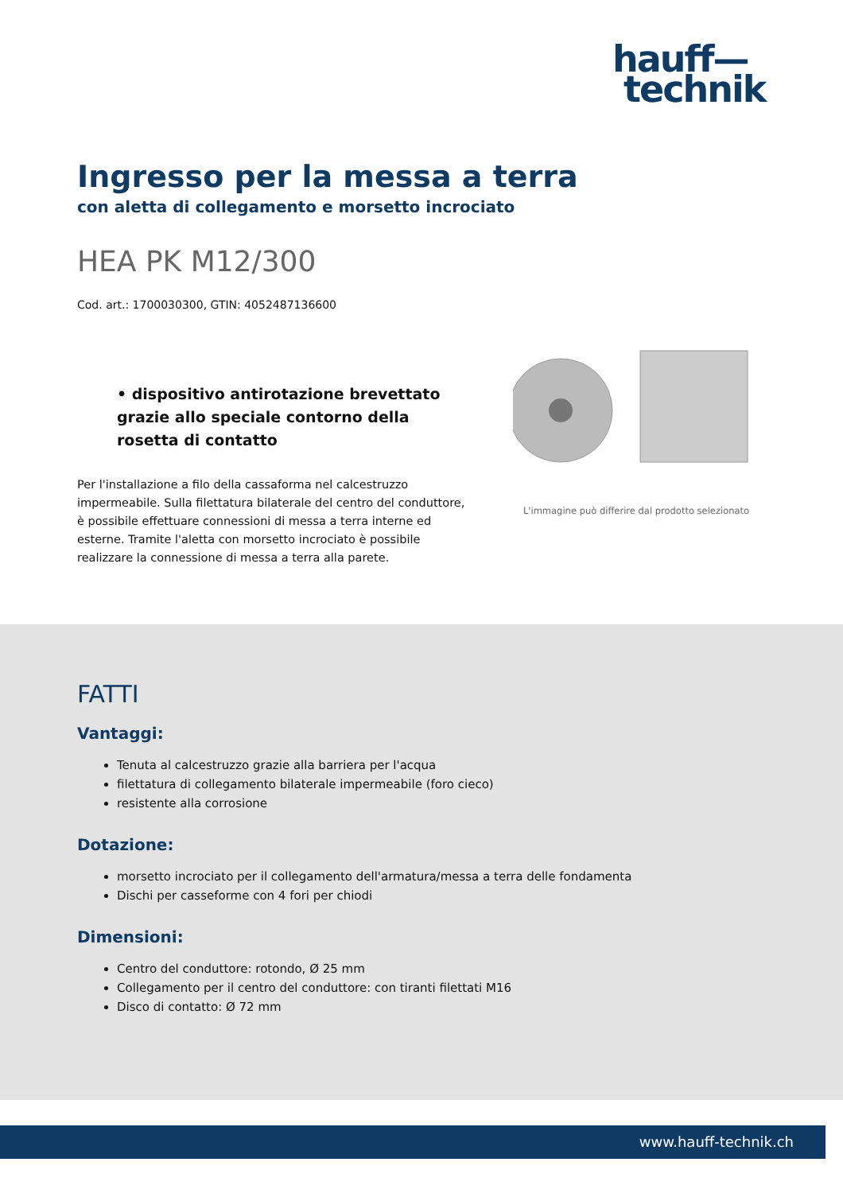hauff—
technik
Ingresso per la messa a terra
con aletta di collegamento e morsetto incrociato
HEA PK M12/300
Cod. art.: 1700030300, GTIN: 4052487136600
• dispositivo antirotazione brevettato grazie allo speciale contorno della rosetta di contatto
Per l'installazione a filo della cassaforma nel calcestruzzo impermeabile. Sulla filettatura bilaterale del centro del conduttore, è possibile effettuare connessioni di messa a terra interne ed esterne. Tramite l'aletta con morsetto incrociato è possibile realizzare la connessione di messa a terra alla parete.
L'immagine può differire dal prodotto selezionato
FATTI
Vantaggi:
Tenuta al calcestruzzo grazie alla barriera per l'acqua
filettatura di collegamento bilaterale impermeabile (foro cieco)
resistente alla corrosione
Dotazione:
morsetto incrociato per il collegamento dell'armatura/messa a terra delle fondamenta
Dischi per casseforme con 4 fori per chiodi
Dimensioni:
Centro del conduttore: rotondo, Ø 25 mm
Collegamento per il centro del conduttore: con tiranti filettati M16
Disco di contatto: Ø 72 mm
www.hauff-technik.ch